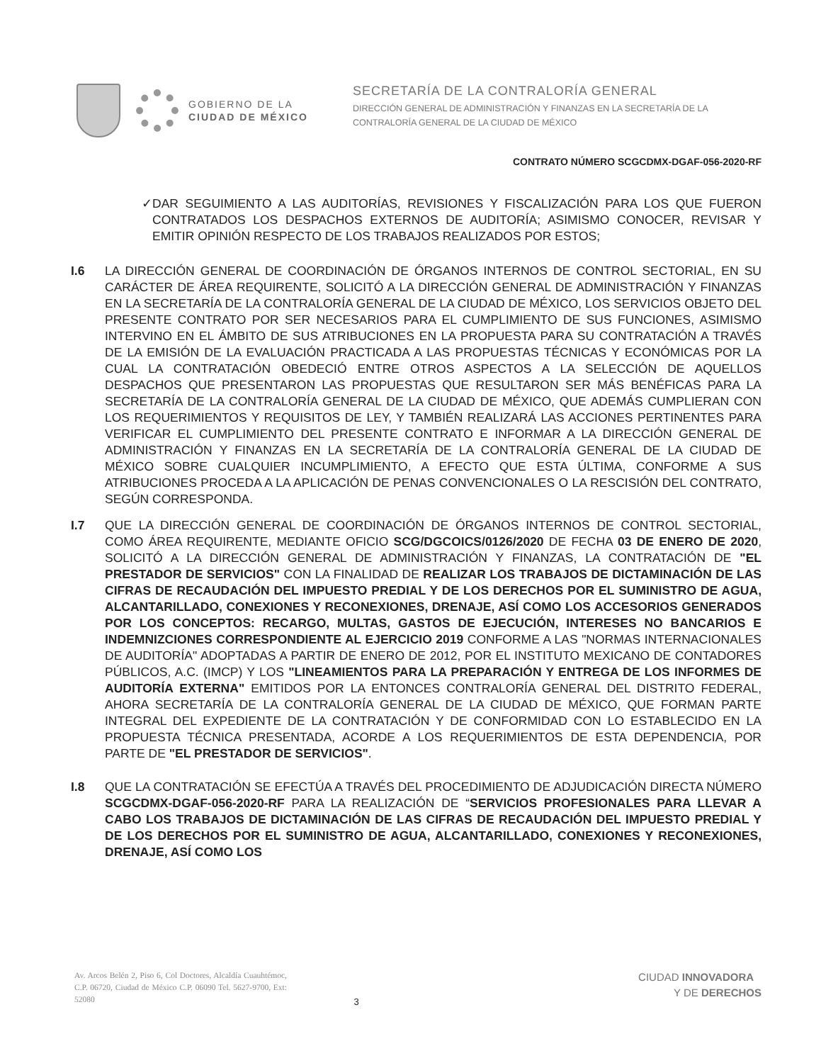GOBIERNO DE LA
CIUDAD DE MÉXICO
SECRETARÍA DE LA CONTRALORÍA GENERAL
DIRECCIÓN GENERAL DE ADMINISTRACIÓN Y FINANZAS EN LA SECRETARÍA DE LA
CONTRALORÍA GENERAL DE LA CIUDAD DE MÉXICO
CONTRATO NÚMERO SCGCDMX-DGAF-056-2020-RF
✓ DAR SEGUIMIENTO A LAS AUDITORÍAS, REVISIONES Y FISCALIZACIÓN PARA LOS QUE FUERON CONTRATADOS LOS DESPACHOS EXTERNOS DE AUDITORÍA; ASIMISMO CONOCER, REVISAR Y EMITIR OPINIÓN RESPECTO DE LOS TRABAJOS REALIZADOS POR ESTOS;
I.6 LA DIRECCIÓN GENERAL DE COORDINACIÓN DE ÓRGANOS INTERNOS DE CONTROL SECTORIAL, EN SU CARÁCTER DE ÁREA REQUIRENTE, SOLICITÓ A LA DIRECCIÓN GENERAL DE ADMINISTRACIÓN Y FINANZAS EN LA SECRETARÍA DE LA CONTRALORÍA GENERAL DE LA CIUDAD DE MÉXICO, LOS SERVICIOS OBJETO DEL PRESENTE CONTRATO POR SER NECESARIOS PARA EL CUMPLIMIENTO DE SUS FUNCIONES, ASIMISMO INTERVINO EN EL ÁMBITO DE SUS ATRIBUCIONES EN LA PROPUESTA PARA SU CONTRATACIÓN A TRAVÉS DE LA EMISIÓN DE LA EVALUACIÓN PRACTICADA A LAS PROPUESTAS TÉCNICAS Y ECONÓMICAS POR LA CUAL LA CONTRATACIÓN OBEDECIÓ ENTRE OTROS ASPECTOS A LA SELECCIÓN DE AQUELLOS DESPACHOS QUE PRESENTARON LAS PROPUESTAS QUE RESULTARON SER MÁS BENÉFICAS PARA LA SECRETARÍA DE LA CONTRALORÍA GENERAL DE LA CIUDAD DE MÉXICO, QUE ADEMÁS CUMPLIERAN CON LOS REQUERIMIENTOS Y REQUISITOS DE LEY, Y TAMBIÉN REALIZARÁ LAS ACCIONES PERTINENTES PARA VERIFICAR EL CUMPLIMIENTO DEL PRESENTE CONTRATO E INFORMAR A LA DIRECCIÓN GENERAL DE ADMINISTRACIÓN Y FINANZAS EN LA SECRETARÍA DE LA CONTRALORÍA GENERAL DE LA CIUDAD DE MÉXICO SOBRE CUALQUIER INCUMPLIMIENTO, A EFECTO QUE ESTA ÚLTIMA, CONFORME A SUS ATRIBUCIONES PROCEDA A LA APLICACIÓN DE PENAS CONVENCIONALES O LA RESCISIÓN DEL CONTRATO, SEGÚN CORRESPONDA.
I.7 QUE LA DIRECCIÓN GENERAL DE COORDINACIÓN DE ÓRGANOS INTERNOS DE CONTROL SECTORIAL, COMO ÁREA REQUIRENTE, MEDIANTE OFICIO SCG/DGCOICS/0126/2020 DE FECHA 03 DE ENERO DE 2020, SOLICITÓ A LA DIRECCIÓN GENERAL DE ADMINISTRACIÓN Y FINANZAS, LA CONTRATACIÓN DE "EL PRESTADOR DE SERVICIOS" CON LA FINALIDAD DE REALIZAR LOS TRABAJOS DE DICTAMINACIÓN DE LAS CIFRAS DE RECAUDACIÓN DEL IMPUESTO PREDIAL Y DE LOS DERECHOS POR EL SUMINISTRO DE AGUA, ALCANTARILLADO, CONEXIONES Y RECONEXIONES, DRENAJE, ASÍ COMO LOS ACCESORIOS GENERADOS POR LOS CONCEPTOS: RECARGO, MULTAS, GASTOS DE EJECUCIÓN, INTERESES NO BANCARIOS E INDEMNIZCIONES CORRESPONDIENTE AL EJERCICIO 2019 CONFORME A LAS "NORMAS INTERNACIONALES DE AUDITORÍA" ADOPTADAS A PARTIR DE ENERO DE 2012, POR EL INSTITUTO MEXICANO DE CONTADORES PÚBLICOS, A.C. (IMCP) Y LOS "LINEAMIENTOS PARA LA PREPARACIÓN Y ENTREGA DE LOS INFORMES DE AUDITORÍA EXTERNA" EMITIDOS POR LA ENTONCES CONTRALORÍA GENERAL DEL DISTRITO FEDERAL, AHORA SECRETARÍA DE LA CONTRALORÍA GENERAL DE LA CIUDAD DE MÉXICO, QUE FORMAN PARTE INTEGRAL DEL EXPEDIENTE DE LA CONTRATACIÓN Y DE CONFORMIDAD CON LO ESTABLECIDO EN LA PROPUESTA TÉCNICA PRESENTADA, ACORDE A LOS REQUERIMIENTOS DE ESTA DEPENDENCIA, POR PARTE DE "EL PRESTADOR DE SERVICIOS".
I.8 QUE LA CONTRATACIÓN SE EFECTÚA A TRAVÉS DEL PROCEDIMIENTO DE ADJUDICACIÓN DIRECTA NÚMERO SCGCDMX-DGAF-056-2020-RF PARA LA REALIZACIÓN DE “SERVICIOS PROFESIONALES PARA LLEVAR A CABO LOS TRABAJOS DE DICTAMINACIÓN DE LAS CIFRAS DE RECAUDACIÓN DEL IMPUESTO PREDIAL Y DE LOS DERECHOS POR EL SUMINISTRO DE AGUA, ALCANTARILLADO, CONEXIONES Y RECONEXIONES, DRENAJE, ASÍ COMO LOS
Av. Arcos Belén 2, Piso 6, Col Doctores, Alcaldía Cuauhtémoc, C.P. 06720, Ciudad de México C.P. 06090 Tel. 5627-9700, Ext: 52080
3
CIUDAD INNOVADORA
Y DE DERECHOS